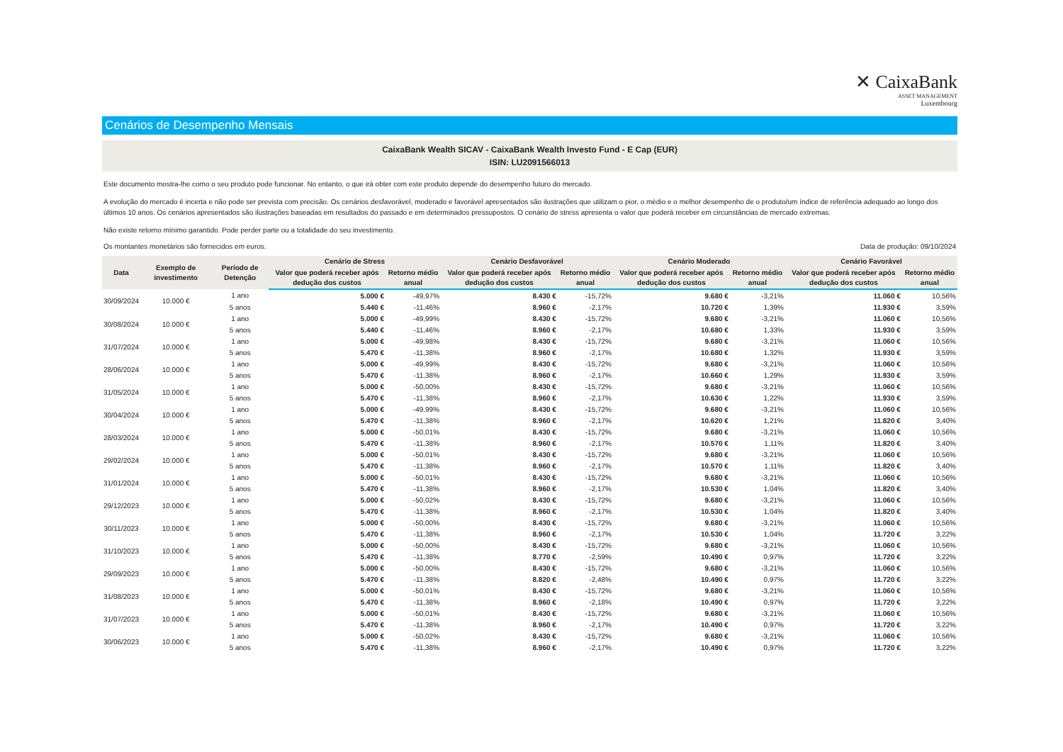✕ CaixaBank
ASSET MANAGEMENT
Luxembourg
Cenários de Desempenho Mensais
CaixaBank Wealth SICAV - CaixaBank Wealth Investo Fund - E Cap (EUR)
ISIN: LU2091566013
Este documento mostra-lhe como o seu produto pode funcionar. No entanto, o que irá obter com este produto depende do desempenho futuro do mercado.
A evolução do mercado é incerta e não pode ser prevista com precisão. Os cenários desfavorável, moderado e favorável apresentados são ilustrações que utilizam o pior, o médio e o melhor desempenho de o produto/um índice de referência adequado ao longo dos últimos 10 anos. Os cenários apresentados são ilustrações baseadas em resultados do passado e em determinados pressupostos. O cenário de stress apresenta o valor que poderá receber em circunstâncias de mercado extremas.
Não existe retorno mínimo garantido. Pode perder parte ou a totalidade do seu investimento.
Os montantes monetários são fornecidos em euros. Data de produção: 09/10/2024
| Data | Exemplo de investimento | Período de Detenção | Cenário de Stress | | Cenário Desfavorável | | Cenário Moderado | | Cenário Favorável | |
| --- | --- | --- | --- | --- | --- | --- | --- | --- | --- | --- |
| | | | Valor que poderá receber após dedução dos custos | Retorno médio anual | Valor que poderá receber após dedução dos custos | Retorno médio anual | Valor que poderá receber após dedução dos custos | Retorno médio anual | Valor que poderá receber após dedução dos custos | Retorno médio anual |
| 30/09/2024 | 10.000 € | 1 ano | 5.000 € | -49,97% | 8.430 € | -15,72% | 9.680 € | -3,21% | 11.060 € | 10,56% |
| | | 5 anos | 5.440 € | -11,46% | 8.960 € | -2,17% | 10.720 € | 1,39% | 11.930 € | 3,59% |
| 30/08/2024 | 10.000 € | 1 ano | 5.000 € | -49,99% | 8.430 € | -15,72% | 9.680 € | -3,21% | 11.060 € | 10,56% |
| | | 5 anos | 5.440 € | -11,46% | 8.960 € | -2,17% | 10.680 € | 1,33% | 11.930 € | 3,59% |
| 31/07/2024 | 10.000 € | 1 ano | 5.000 € | -49,98% | 8.430 € | -15,72% | 9.680 € | -3,21% | 11.060 € | 10,56% |
| | | 5 anos | 5.470 € | -11,38% | 8.960 € | -2,17% | 10.680 € | 1,32% | 11.930 € | 3,59% |
| 28/06/2024 | 10.000 € | 1 ano | 5.000 € | -49,99% | 8.430 € | -15,72% | 9.680 € | -3,21% | 11.060 € | 10,56% |
| | | 5 anos | 5.470 € | -11,38% | 8.960 € | -2,17% | 10.660 € | 1,29% | 11.930 € | 3,59% |
| 31/05/2024 | 10.000 € | 1 ano | 5.000 € | -50,00% | 8.430 € | -15,72% | 9.680 € | -3,21% | 11.060 € | 10,56% |
| | | 5 anos | 5.470 € | -11,38% | 8.960 € | -2,17% | 10.630 € | 1,22% | 11.930 € | 3,59% |
| 30/04/2024 | 10.000 € | 1 ano | 5.000 € | -49,99% | 8.430 € | -15,72% | 9.680 € | -3,21% | 11.060 € | 10,56% |
| | | 5 anos | 5.470 € | -11,38% | 8.960 € | -2,17% | 10.620 € | 1,21% | 11.820 € | 3,40% |
| 28/03/2024 | 10.000 € | 1 ano | 5.000 € | -50,01% | 8.430 € | -15,72% | 9.680 € | -3,21% | 11.060 € | 10,56% |
| | | 5 anos | 5.470 € | -11,38% | 8.960 € | -2,17% | 10.570 € | 1,11% | 11.820 € | 3,40% |
| 29/02/2024 | 10.000 € | 1 ano | 5.000 € | -50,01% | 8.430 € | -15,72% | 9.680 € | -3,21% | 11.060 € | 10,56% |
| | | 5 anos | 5.470 € | -11,38% | 8.960 € | -2,17% | 10.570 € | 1,11% | 11.820 € | 3,40% |
| 31/01/2024 | 10.000 € | 1 ano | 5.000 € | -50,01% | 8.430 € | -15,72% | 9.680 € | -3,21% | 11.060 € | 10,56% |
| | | 5 anos | 5.470 € | -11,38% | 8.960 € | -2,17% | 10.530 € | 1,04% | 11.820 € | 3,40% |
| 29/12/2023 | 10.000 € | 1 ano | 5.000 € | -50,02% | 8.430 € | -15,72% | 9.680 € | -3,21% | 11.060 € | 10,56% |
| | | 5 anos | 5.470 € | -11,38% | 8.960 € | -2,17% | 10.530 € | 1,04% | 11.820 € | 3,40% |
| 30/11/2023 | 10.000 € | 1 ano | 5.000 € | -50,00% | 8.430 € | -15,72% | 9.680 € | -3,21% | 11.060 € | 10,56% |
| | | 5 anos | 5.470 € | -11,38% | 8.960 € | -2,17% | 10.530 € | 1,04% | 11.720 € | 3,22% |
| 31/10/2023 | 10.000 € | 1 ano | 5.000 € | -50,00% | 8.430 € | -15,72% | 9.680 € | -3,21% | 11.060 € | 10,56% |
| | | 5 anos | 5.470 € | -11,38% | 8.770 € | -2,59% | 10.490 € | 0,97% | 11.720 € | 3,22% |
| 29/09/2023 | 10.000 € | 1 ano | 5.000 € | -50,00% | 8.430 € | -15,72% | 9.680 € | -3,21% | 11.060 € | 10,56% |
| | | 5 anos | 5.470 € | -11,38% | 8.820 € | -2,48% | 10.490 € | 0,97% | 11.720 € | 3,22% |
| 31/08/2023 | 10.000 € | 1 ano | 5.000 € | -50,01% | 8.430 € | -15,72% | 9.680 € | -3,21% | 11.060 € | 10,56% |
| | | 5 anos | 5.470 € | -11,38% | 8.960 € | -2,18% | 10.490 € | 0,97% | 11.720 € | 3,22% |
| 31/07/2023 | 10.000 € | 1 ano | 5.000 € | -50,01% | 8.430 € | -15,72% | 9.680 € | -3,21% | 11.060 € | 10,56% |
| | | 5 anos | 5.470 € | -11,38% | 8.960 € | -2,17% | 10.490 € | 0,97% | 11.720 € | 3,22% |
| 30/06/2023 | 10.000 € | 1 ano | 5.000 € | -50,02% | 8.430 € | -15,72% | 9.680 € | -3,21% | 11.060 € | 10,56% |
| | | 5 anos | 5.470 € | -11,38% | 8.960 € | -2,17% | 10.490 € | 0,97% | 11.720 € | 3,22% |